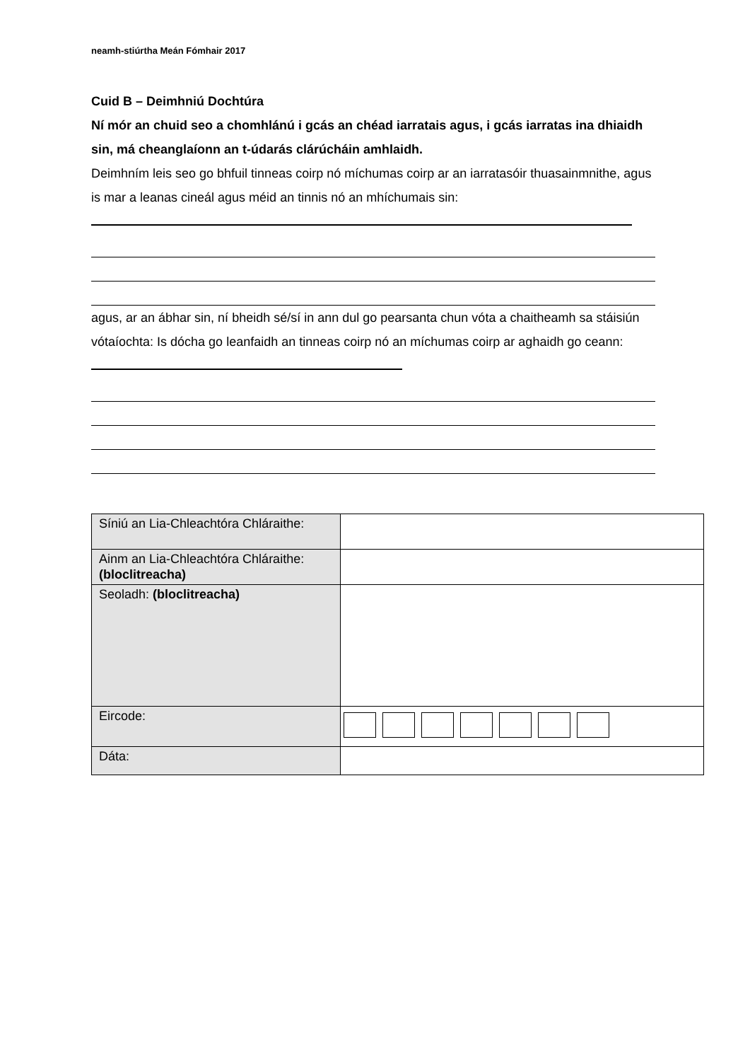neamh-stiúrtha Meán Fómhair 2017
Cuid B – Deimhniú Dochtúra
Ní mór an chuid seo a chomhlánú i gcás an chéad iarratais agus, i gcás iarratas ina dhiaidh sin, má cheanglaíonn an t-údarás clárúcháin amhlaidh.
Deimhním leis seo go bhfuil tinneas coirp nó míchumas coirp ar an iarratasóir thuasainmnithe, agus is mar a leanas cineál agus méid an tinnis nó an mhíchumais sin:
agus, ar an ábhar sin, ní bheidh sé/sí in ann dul go pearsanta chun vóta a chaitheamh sa stáisiún vótaíochta: Is dócha go leanfaidh an tinneas coirp nó an míchumas coirp ar aghaidh go ceann:
| Síniú an Lia-Chleachtóra Chláraithe: | |
| Ainm an Lia-Chleachtóra Chláraithe: (bloclitreacha) | |
| Seoladh: (bloclitreacha) | |
| Eircode: | |
| Dáta: | |